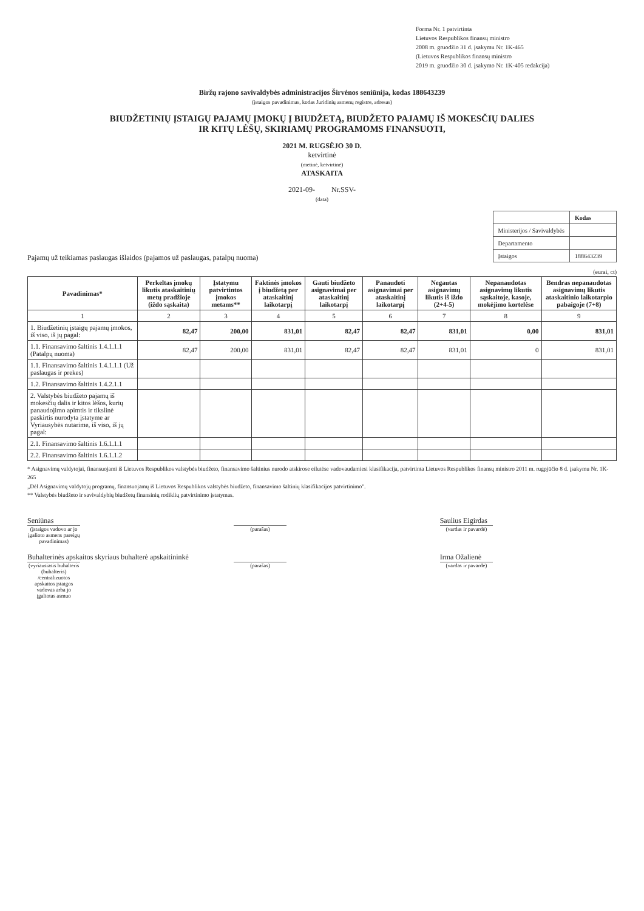Forma Nr. 1 patvirtinta
Lietuvos Respublikos finansų ministro
2008 m. gruodžio 31 d. įsakymu Nr. 1K-465
(Lietuvos Respublikos finansų ministro
2019 m. gruodžio 30 d. įsakymo Nr. 1K-405 redakcija)
Biržų rajono savivaldybės administracijos Širvėnos seniūnija, kodas 188643239
(įstaigos pavadinimas, kodas Juridinių asmenų registre, adresas)
BIUDŽETINIŲ ĮSTAIGŲ PAJAMŲ ĮMOKŲ Į BIUDŽETĄ, BIUDŽETO PAJAMŲ IŠ MOKESČIŲ DALIES
IR KITŲ LĖŠŲ, SKIRIAMŲ PROGRAMOMS FINANSUOTI,
2021 M. RUGSĖJO 30 D.
ketvirtinė
(metinė, ketvirtinė)
ATASKAITA
2021-09- Nr.SSV-
(data)
Pajamų už teikiamas paslaugas išlaidos (pajamos už paslaugas, patalpų nuoma)
| | Kodas |
| Ministerijos / Savivaldybės | |
| Departamento | |
| Įstaigos | 188643239 |
(eurai, ct)
| Pavadinimas* | Perkeltas įmokų likutis ataskaitinių metų pradžioje (iždo sąskaita) | Įstatymu patvirtintos įmokos metams** | Faktinės įmokos į biudžetą per ataskaitinį laikotarpį | Gauti biudžeto asignavimai per ataskaitinį laikotarpį | Panaudoti asignavimai per ataskaitinį laikotarpį | Negautas asignavimų likutis iš iždo (2+4-5) | Nepanaudotas asignavimų likutis sąskaitoje, kasoje, mokėjimo kortelėse | Bendras nepanaudotas asignavimų likutis ataskaitinio laikotarpio pabaigoje (7+8) |
| --- | --- | --- | --- | --- | --- | --- | --- | --- |
| 1 | 2 | 3 | 4 | 5 | 6 | 7 | 8 | 9 |
| 1. Biudžetinių įstaigų pajamų įmokos, iš viso, iš jų pagal: | 82,47 | 200,00 | 831,01 | 82,47 | 82,47 | 831,01 | 0,00 | 831,01 |
| 1.1. Finansavimo šaltinis 1.4.1.1.1 (Patalpų nuoma) | 82,47 | 200,00 | 831,01 | 82,47 | 82,47 | 831,01 | 0 | 831,01 |
| 1.1. Finansavimo šaltinis 1.4.1.1.1 (Už paslaugas ir prekes) | | | | | | | | |
| 1.2. Finansavimo šaltinis 1.4.2.1.1 | | | | | | | | |
| 2. Valstybės biudžeto pajamų iš mokesčių dalis ir kitos lėšos, kurių panaudojimo apimtis ir tikslinė paskirtis nurodyta įstatyme ar Vyriausybės nutarime, iš viso, iš jų pagal: | | | | | | | | |
| 2.1. Finansavimo šaltinis 1.6.1.1.1 | | | | | | | | |
| 2.2. Finansavimo šaltinis 1.6.1.1.2 | | | | | | | | |
* Asignavimų valdytojai, finansuojami iš Lietuvos Respublikos valstybės biudžeto, finansavimo šaltinius nurodo atskirose eilutėse vadovaudamiesi klasifikacija, patvirtinta Lietuvos Respublikos finansų ministro 2011 m. rugpjūčio 8 d. įsakymu Nr. 1K-265
„Dėl Asignavimų valdytojų programų, finansuojamų iš Lietuvos Respublikos valstybės biudžeto, finansavimo šaltinių klasifikacijos patvirtinimo".
** Valstybės biudžeto ir savivaldybių biudžetų finansinių rodiklių patvirtinimo įstatymas.
Seniūnas
(įstaigos vadovo ar jo įgalioto asmens pareigų pavadinimas)
(parašas)
Saulius Eigirdas
(vardas ir pavardė)
Buhalterinės apskaitos skyriaus buhalterė apskaitininkė
(vyriausiasis buhalteris (buhalteris) /centralizuotos apskaitos įstaigos vadovas arba jo įgaliotas asmuo
(parašas)
Irma Ožalienė
(vardas ir pavardė)